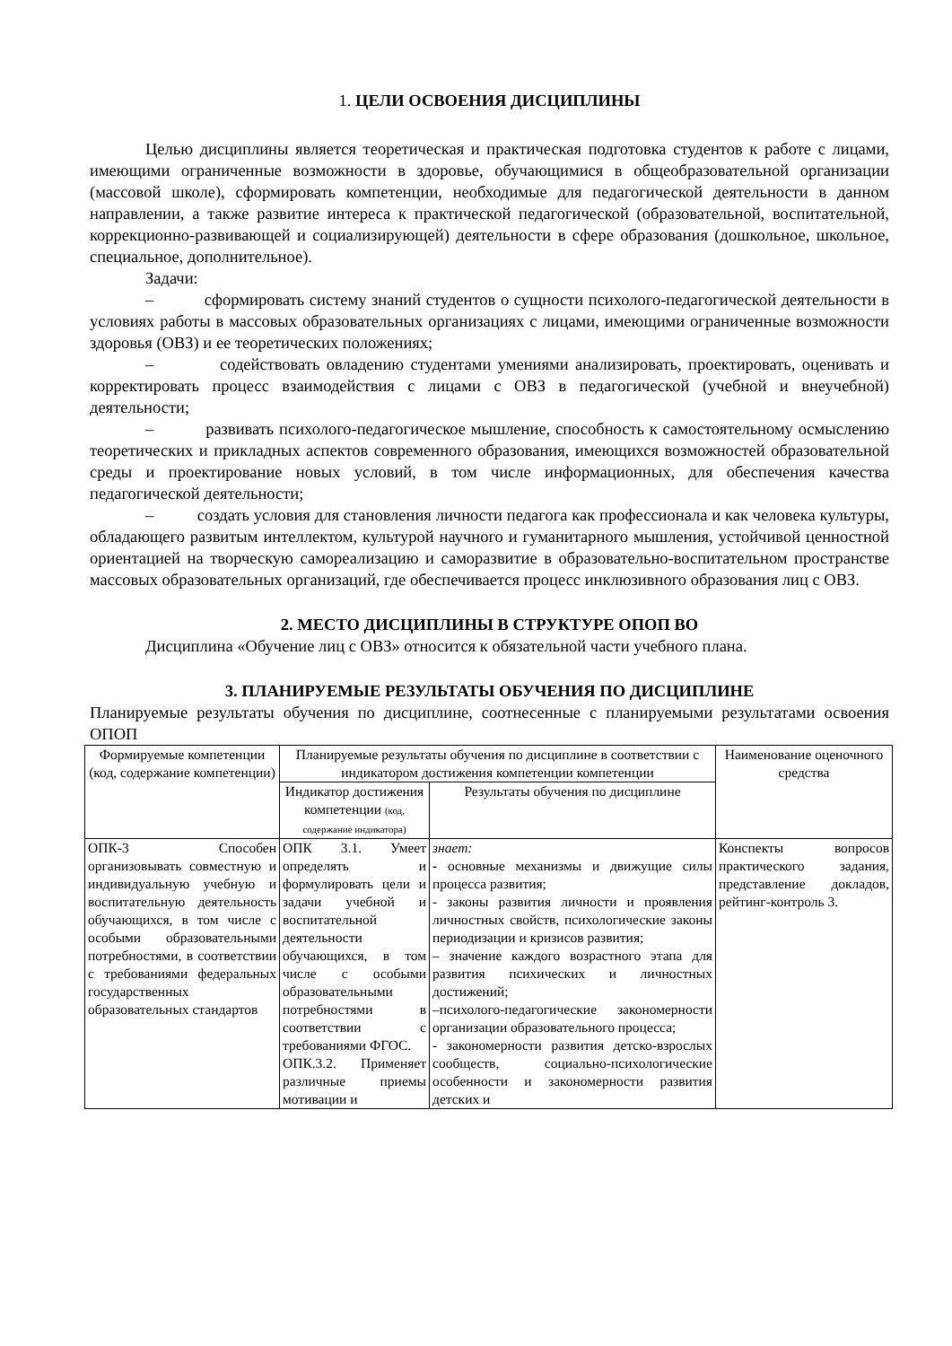1. ЦЕЛИ ОСВОЕНИЯ ДИСЦИПЛИНЫ
Целью дисциплины является теоретическая и практическая подготовка студентов к работе с лицами, имеющими ограниченные возможности в здоровье, обучающимися в общеобразовательной организации (массовой школе), сформировать компетенции, необходимые для педагогической деятельности в данном направлении, а также развитие интереса к практической педагогической (образовательной, воспитательной, коррекционно-развивающей и социализирующей) деятельности в сфере образования (дошкольное, школьное, специальное, дополнительное).
Задачи:
– сформировать систему знаний студентов о сущности психолого-педагогической деятельности в условиях работы в массовых образовательных организациях с лицами, имеющими ограниченные возможности здоровья (ОВЗ) и ее теоретических положениях;
– содействовать овладению студентами умениями анализировать, проектировать, оценивать и корректировать процесс взаимодействия с лицами с ОВЗ в педагогической (учебной и внеучебной) деятельности;
– развивать психолого-педагогическое мышление, способность к самостоятельному осмыслению теоретических и прикладных аспектов современного образования, имеющихся возможностей образовательной среды и проектирование новых условий, в том числе информационных, для обеспечения качества педагогической деятельности;
– создать условия для становления личности педагога как профессионала и как человека культуры, обладающего развитым интеллектом, культурой научного и гуманитарного мышления, устойчивой ценностной ориентацией на творческую самореализацию и саморазвитие в образовательно-воспитательном пространстве массовых образовательных организаций, где обеспечивается процесс инклюзивного образования лиц с ОВЗ.
2. МЕСТО ДИСЦИПЛИНЫ В СТРУКТУРЕ ОПОП ВО
Дисциплина «Обучение лиц с ОВЗ» относится к обязательной части учебного плана.
3. ПЛАНИРУЕМЫЕ РЕЗУЛЬТАТЫ ОБУЧЕНИЯ ПО ДИСЦИПЛИНЕ
Планируемые результаты обучения по дисциплине, соотнесенные с планируемыми результатами освоения ОПОП
| Формируемые компетенции (код, содержание компетенции) | Планируемые результаты обучения по дисциплине в соответствии с индикатором достижения компетенции компетенции | | Наименование оценочного средства |
| --- | --- | --- | --- |
| | Индикатор достижения компетенции (код, содержание индикатора) | Результаты обучения по дисциплине | |
| ОПК-3 Способен организовывать совместную и индивидуальную учебную и воспитательную деятельность обучающихся, в том числе с особыми образовательными потребностями, в соответствии с требованиями федеральных государственных образовательных стандартов | ОПК 3.1. Умеет определять и формулировать цели и задачи учебной и воспитательной деятельности обучающихся, в том числе с особыми образовательными потребностями в соответствии с требованиями ФГОС. ОПК.3.2. Применяет различные приемы мотивации и | знает: - основные механизмы и движущие силы процесса развития; - законы развития личности и проявления личностных свойств, психологические законы периодизации и кризисов развития; – значение каждого возрастного этапа для развития психических и личностных достижений; –психолого-педагогические закономерности организации образовательного процесса; - закономерности развития детско-взрослых сообществ, социально-психологические особенности и закономерности развития детских и | Конспекты вопросов практического задания, представление докладов, рейтинг-контроль 3. |